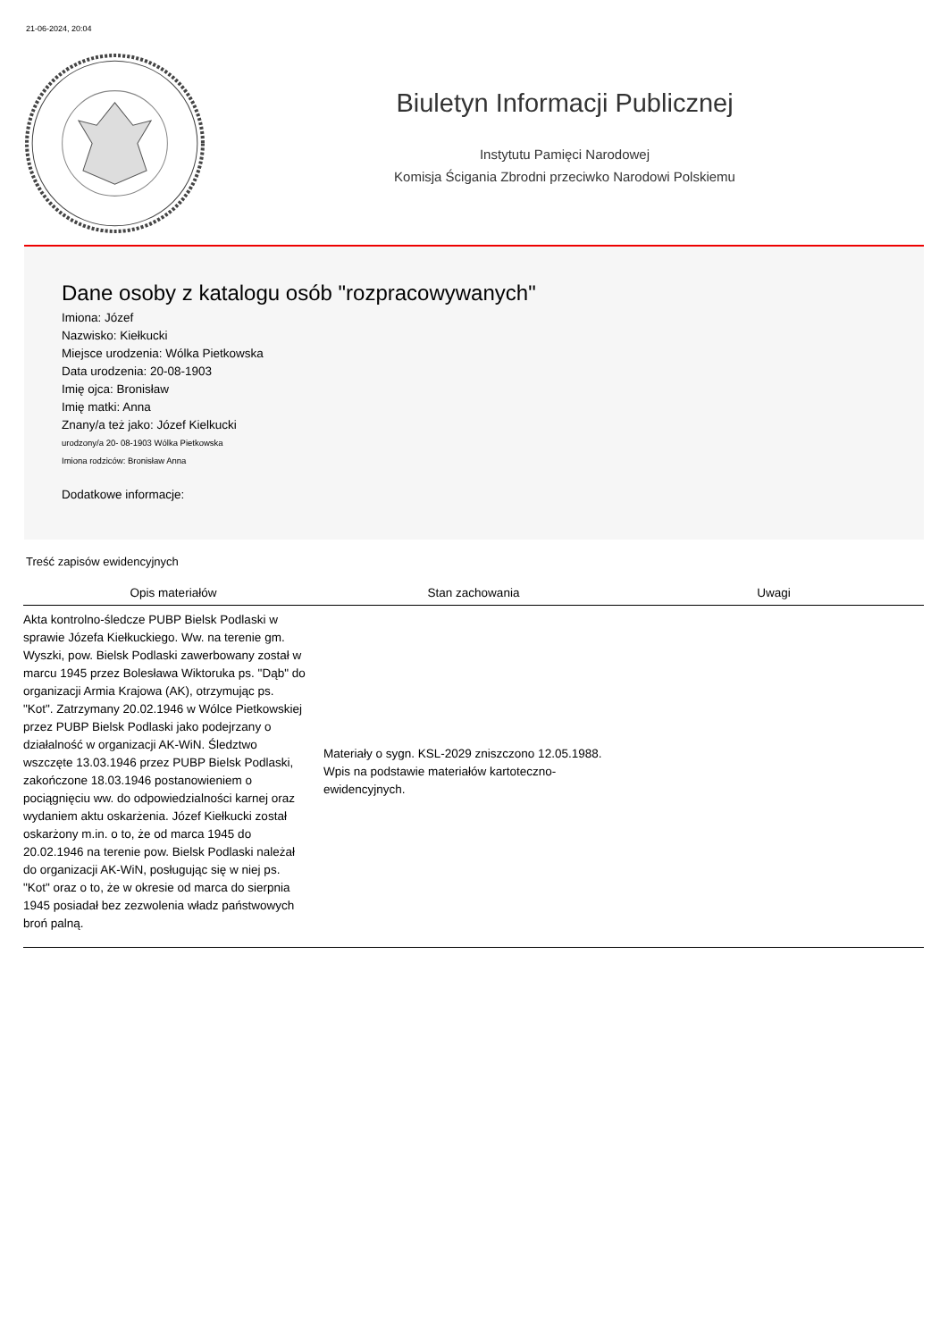21-06-2024, 20:04
Biuletyn Informacji Publicznej
Instytutu Pamięci Narodowej
Komisja Ścigania Zbrodni przeciwko Narodowi Polskiemu
Dane osoby z katalogu osób "rozpracowywanych"
Imiona: Józef
Nazwisko: Kiełkucki
Miejsce urodzenia: Wólka Pietkowska
Data urodzenia: 20-08-1903
Imię ojca: Bronisław
Imię matki: Anna
Znany/a też jako: Józef Kielkucki
urodzony/a 20- 08-1903 Wólka Pietkowska
Imiona rodziców: Bronisław Anna
Dodatkowe informacje:
Treść zapisów ewidencyjnych
| Opis materiałów | Stan zachowania | Uwagi |
| --- | --- | --- |
| Akta kontrolno-śledcze PUBP Bielsk Podlaski w sprawie Józefa Kiełkuckiego. Ww. na terenie gm. Wyszki, pow. Bielsk Podlaski zawerbowany został w marcu 1945 przez Bolesława Wiktoruka ps. "Dąb" do organizacji Armia Krajowa (AK), otrzymując ps. "Kot". Zatrzymany 20.02.1946 w Wólce Pietkowskiej przez PUBP Bielsk Podlaski jako podejrzany o działalność w organizacji AK-WiN. Śledztwo wszczęte 13.03.1946 przez PUBP Bielsk Podlaski, zakończone 18.03.1946 postanowieniem o pociągnięciu ww. do odpowiedzialności karnej oraz wydaniem aktu oskarżenia. Józef Kiełkucki został oskarżony m.in. o to, że od marca 1945 do 20.02.1946 na terenie pow. Bielsk Podlaski należał do organizacji AK-WiN, posługując się w niej ps. "Kot" oraz o to, że w okresie od marca do sierpnia 1945 posiadał bez zezwolenia władz państwowych broń palną. | Materiały o sygn. KSL-2029 zniszczono 12.05.1988. Wpis na podstawie materiałów kartoteczno-ewidencyjnych. | |